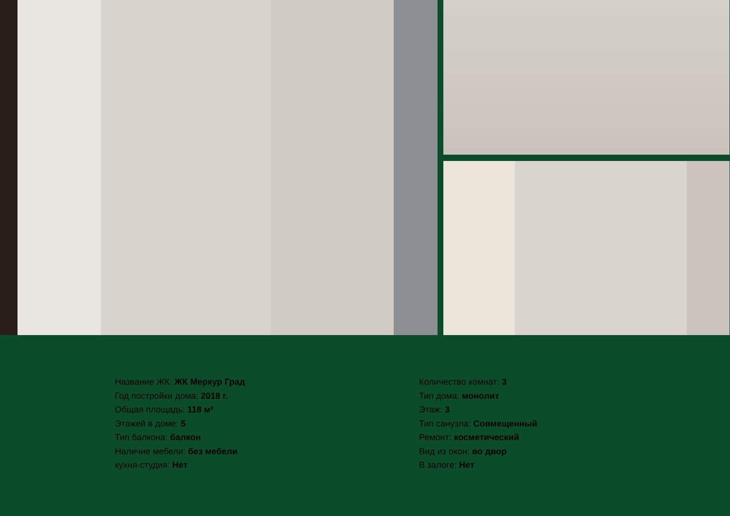Название ЖК: ЖК Меркур Град
Год постройки дома: 2018 г.
Общая площадь: 118 м²
Этажей в доме: 5
Тип балкона: балкон
Наличие мебели: без мебели
кухня-студия: Нет
Количество комнат: 3
Тип дома: монолит
Этаж: 3
Тип санузла: Совмещенный
Ремонт: косметический
Вид из окон: во двор
В залоге: Нет